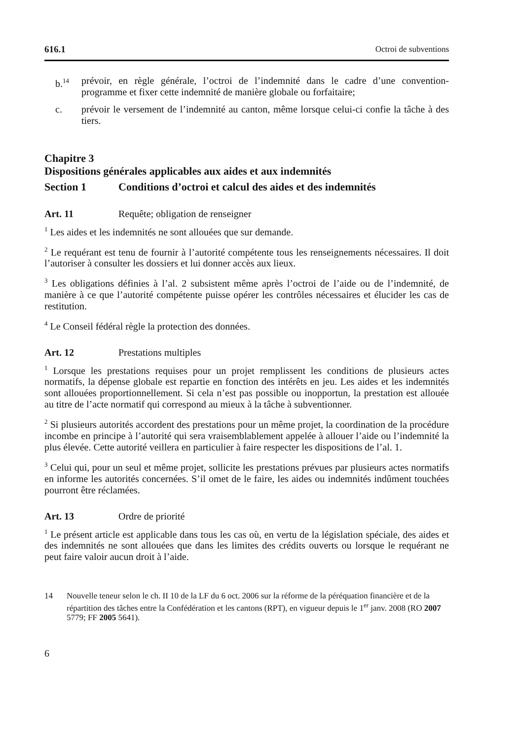616.1 Octroi de subventions
b.<sup>14</sup> prévoir, en règle générale, l’octroi de l’indemnité dans le cadre d’une convention-programme et fixer cette indemnité de manière globale ou forfaitaire;
c. prévoir le versement de l’indemnité au canton, même lorsque celui-ci confie la tâche à des tiers.
Chapitre 3
Dispositions générales applicables aux aides et aux indemnités
Section 1 Conditions d’octroi et calcul des aides et des indemnités
Art. 11 Requête; obligation de renseigner
<sup>1</sup> Les aides et les indemnités ne sont allouées que sur demande.
<sup>2</sup> Le requérant est tenu de fournir à l’autorité compétente tous les renseignements nécessaires. Il doit l’autoriser à consulter les dossiers et lui donner accès aux lieux.
<sup>3</sup> Les obligations définies à l’al. 2 subsistent même après l’octroi de l’aide ou de l’indemnité, de manière à ce que l’autorité compétente puisse opérer les contrôles nécessaires et élucider les cas de restitution.
<sup>4</sup> Le Conseil fédéral règle la protection des données.
Art. 12 Prestations multiples
<sup>1</sup> Lorsque les prestations requises pour un projet remplissent les conditions de plusieurs actes normatifs, la dépense globale est repartie en fonction des intérêts en jeu. Les aides et les indemnités sont allouées proportionnellement. Si cela n’est pas possible ou inopportun, la prestation est allouée au titre de l’acte normatif qui correspond au mieux à la tâche à subventionner.
<sup>2</sup> Si plusieurs autorités accordent des prestations pour un même projet, la coordination de la procédure incombe en principe à l’autorité qui sera vraisemblablement appelée à allouer l’aide ou l’indemnité la plus élevée. Cette autorité veillera en particulier à faire respecter les dispositions de l’al. 1.
<sup>3</sup> Celui qui, pour un seul et même projet, sollicite les prestations prévues par plusieurs actes normatifs en informe les autorités concernées. S’il omet de le faire, les aides ou indemnités indûment touchées pourront être réclamées.
Art. 13 Ordre de priorité
<sup>1</sup> Le présent article est applicable dans tous les cas où, en vertu de la législation spéciale, des aides et des indemnités ne sont allouées que dans les limites des crédits ouverts ou lorsque le requérant ne peut faire valoir aucun droit à l’aide.
14 Nouvelle teneur selon le ch. II 10 de la LF du 6 oct. 2006 sur la réforme de la péréquation financière et de la répartition des tâches entre la Confédération et les cantons (RPT), en vigueur depuis le 1<sup>er</sup> janv. 2008 (RO 2007 5779; FF 2005 5641).
6